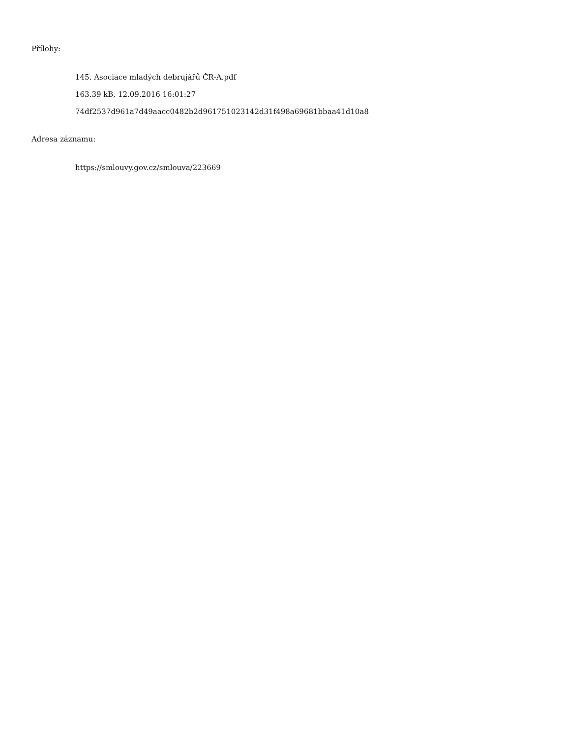Přílohy:
145. Asociace mladých debrujářů ČR-A.pdf
163.39 kB, 12.09.2016 16:01:27
74df2537d961a7d49aacc0482b2d961751023142d31f498a69681bbaa41d10a8
Adresa záznamu:
https://smlouvy.gov.cz/smlouva/223669